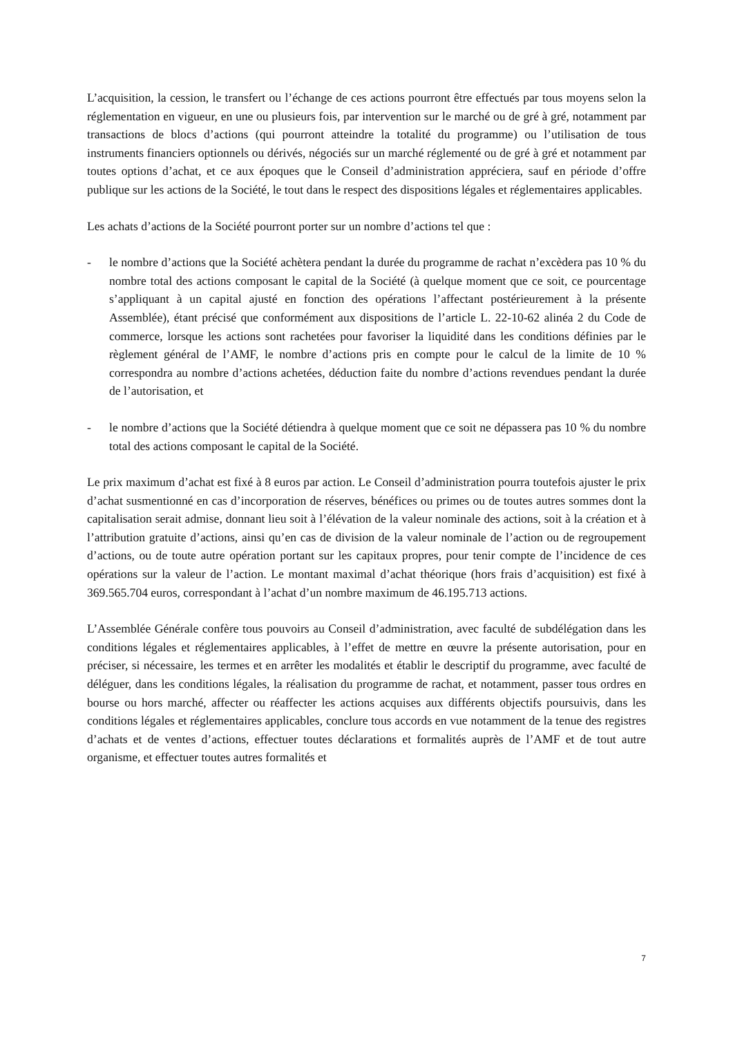L’acquisition, la cession, le transfert ou l’échange de ces actions pourront être effectués par tous moyens selon la réglementation en vigueur, en une ou plusieurs fois, par intervention sur le marché ou de gré à gré, notamment par transactions de blocs d’actions (qui pourront atteindre la totalité du programme) ou l’utilisation de tous instruments financiers optionnels ou dérivés, négociés sur un marché réglementé ou de gré à gré et notamment par toutes options d’achat, et ce aux époques que le Conseil d’administration appréciera, sauf en période d’offre publique sur les actions de la Société, le tout dans le respect des dispositions légales et réglementaires applicables.
Les achats d’actions de la Société pourront porter sur un nombre d’actions tel que :
- le nombre d’actions que la Société achètera pendant la durée du programme de rachat n’excèdera pas 10 % du nombre total des actions composant le capital de la Société (à quelque moment que ce soit, ce pourcentage s’appliquant à un capital ajusté en fonction des opérations l’affectant postérieurement à la présente Assemblée), étant précisé que conformément aux dispositions de l’article L. 22-10-62 alinéa 2 du Code de commerce, lorsque les actions sont rachetées pour favoriser la liquidité dans les conditions définies par le règlement général de l’AMF, le nombre d’actions pris en compte pour le calcul de la limite de 10 % correspondra au nombre d’actions achetées, déduction faite du nombre d’actions revendues pendant la durée de l’autorisation, et
- le nombre d’actions que la Société détiendra à quelque moment que ce soit ne dépassera pas 10 % du nombre total des actions composant le capital de la Société.
Le prix maximum d’achat est fixé à 8 euros par action. Le Conseil d’administration pourra toutefois ajuster le prix d’achat susmentionné en cas d’incorporation de réserves, bénéfices ou primes ou de toutes autres sommes dont la capitalisation serait admise, donnant lieu soit à l’élévation de la valeur nominale des actions, soit à la création et à l’attribution gratuite d’actions, ainsi qu’en cas de division de la valeur nominale de l’action ou de regroupement d’actions, ou de toute autre opération portant sur les capitaux propres, pour tenir compte de l’incidence de ces opérations sur la valeur de l’action. Le montant maximal d’achat théorique (hors frais d’acquisition) est fixé à 369.565.704 euros, correspondant à l’achat d’un nombre maximum de 46.195.713 actions.
L’Assemblée Générale confère tous pouvoirs au Conseil d’administration, avec faculté de subdélégation dans les conditions légales et réglementaires applicables, à l’effet de mettre en œuvre la présente autorisation, pour en préciser, si nécessaire, les termes et en arrêter les modalités et établir le descriptif du programme, avec faculté de déléguer, dans les conditions légales, la réalisation du programme de rachat, et notamment, passer tous ordres en bourse ou hors marché, affecter ou réaffecter les actions acquises aux différents objectifs poursuivis, dans les conditions légales et réglementaires applicables, conclure tous accords en vue notamment de la tenue des registres d’achats et de ventes d’actions, effectuer toutes déclarations et formalités auprès de l’AMF et de tout autre organisme, et effectuer toutes autres formalités et
7